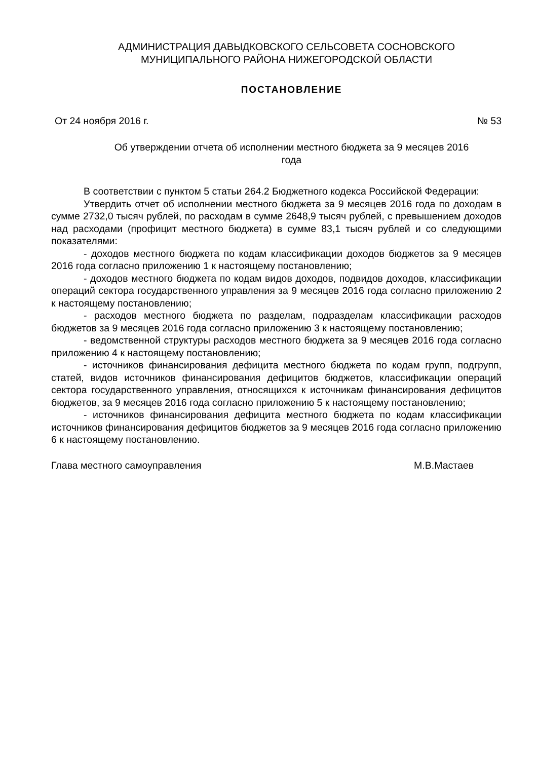АДМИНИСТРАЦИЯ ДАВЫДКОВСКОГО СЕЛЬСОВЕТА СОСНОВСКОГО
МУНИЦИПАЛЬНОГО РАЙОНА НИЖЕГОРОДСКОЙ ОБЛАСТИ
ПОСТАНОВЛЕНИЕ
От 24 ноября 2016 г. № 53
Об утверждении отчета об исполнении местного бюджета за 9 месяцев 2016
года
В соответствии с пунктом 5 статьи 264.2 Бюджетного кодекса Российской Федерации:
Утвердить отчет об исполнении местного бюджета за 9 месяцев 2016 года по доходам в сумме 2732,0 тысяч рублей, по расходам в сумме 2648,9 тысяч рублей, с превышением доходов над расходами (профицит местного бюджета) в сумме 83,1 тысяч рублей и со следующими показателями:
- доходов местного бюджета по кодам классификации доходов бюджетов за 9 месяцев 2016 года согласно приложению 1 к настоящему постановлению;
- доходов местного бюджета по кодам видов доходов, подвидов доходов, классификации операций сектора государственного управления за 9 месяцев 2016 года согласно приложению 2 к настоящему постановлению;
- расходов местного бюджета по разделам, подразделам классификации расходов бюджетов за 9 месяцев 2016 года согласно приложению 3 к настоящему постановлению;
- ведомственной структуры расходов местного бюджета за 9 месяцев 2016 года согласно приложению 4 к настоящему постановлению;
- источников финансирования дефицита местного бюджета по кодам групп, подгрупп, статей, видов источников финансирования дефицитов бюджетов, классификации операций сектора государственного управления, относящихся к источникам финансирования дефицитов бюджетов, за 9 месяцев 2016 года согласно приложению 5 к настоящему постановлению;
- источников финансирования дефицита местного бюджета по кодам классификации источников финансирования дефицитов бюджетов за 9 месяцев 2016 года согласно приложению 6 к настоящему постановлению.
Глава местного самоуправления М.В.Мастаев